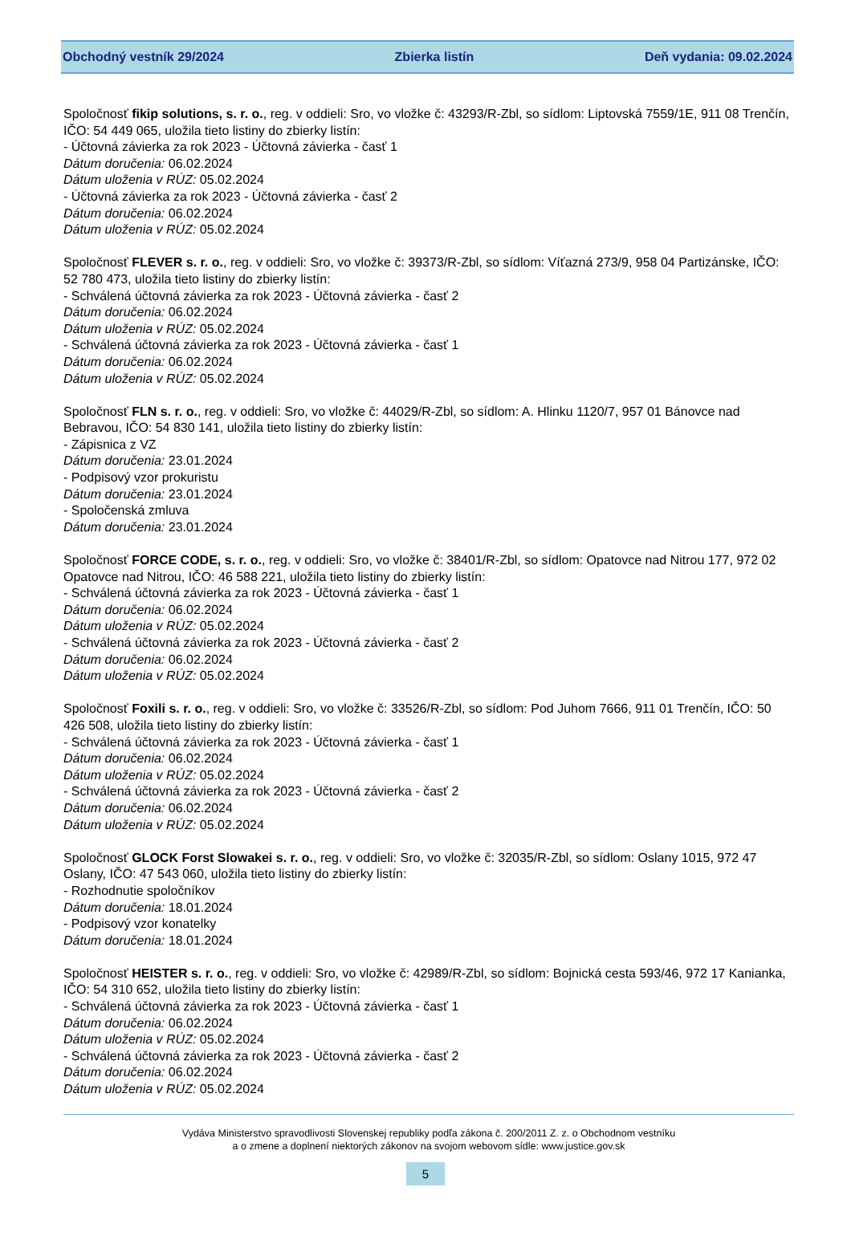Obchodný vestník 29/2024 Zbierka listín Deň vydania: 09.02.2024
Spoločnosť fikip solutions, s. r. o., reg. v oddieli: Sro, vo vložke č: 43293/R-Zbl, so sídlom: Liptovská 7559/1E, 911 08 Trenčín, IČO: 54 449 065, uložila tieto listiny do zbierky listín:
- Účtovná závierka za rok 2023 - Účtovná závierka - časť 1
Dátum doručenia: 06.02.2024
Dátum uloženia v RÚZ: 05.02.2024
- Účtovná závierka za rok 2023 - Účtovná závierka - časť 2
Dátum doručenia: 06.02.2024
Dátum uloženia v RÚZ: 05.02.2024
Spoločnosť FLEVER s. r. o., reg. v oddieli: Sro, vo vložke č: 39373/R-Zbl, so sídlom: Víťazná 273/9, 958 04 Partizánske, IČO: 52 780 473, uložila tieto listiny do zbierky listín:
- Schválená účtovná závierka za rok 2023 - Účtovná závierka - časť 2
Dátum doručenia: 06.02.2024
Dátum uloženia v RÚZ: 05.02.2024
- Schválená účtovná závierka za rok 2023 - Účtovná závierka - časť 1
Dátum doručenia: 06.02.2024
Dátum uloženia v RÚZ: 05.02.2024
Spoločnosť FLN s. r. o., reg. v oddieli: Sro, vo vložke č: 44029/R-Zbl, so sídlom: A. Hlinku 1120/7, 957 01 Bánovce nad Bebravou, IČO: 54 830 141, uložila tieto listiny do zbierky listín:
- Zápisnica z VZ
Dátum doručenia: 23.01.2024
- Podpisový vzor prokuristu
Dátum doručenia: 23.01.2024
- Spoločenská zmluva
Dátum doručenia: 23.01.2024
Spoločnosť FORCE CODE, s. r. o., reg. v oddieli: Sro, vo vložke č: 38401/R-Zbl, so sídlom: Opatovce nad Nitrou 177, 972 02 Opatovce nad Nitrou, IČO: 46 588 221, uložila tieto listiny do zbierky listín:
- Schválená účtovná závierka za rok 2023 - Účtovná závierka - časť 1
Dátum doručenia: 06.02.2024
Dátum uloženia v RÚZ: 05.02.2024
- Schválená účtovná závierka za rok 2023 - Účtovná závierka - časť 2
Dátum doručenia: 06.02.2024
Dátum uloženia v RÚZ: 05.02.2024
Spoločnosť Foxili s. r. o., reg. v oddieli: Sro, vo vložke č: 33526/R-Zbl, so sídlom: Pod Juhom 7666, 911 01 Trenčín, IČO: 50 426 508, uložila tieto listiny do zbierky listín:
- Schválená účtovná závierka za rok 2023 - Účtovná závierka - časť 1
Dátum doručenia: 06.02.2024
Dátum uloženia v RÚZ: 05.02.2024
- Schválená účtovná závierka za rok 2023 - Účtovná závierka - časť 2
Dátum doručenia: 06.02.2024
Dátum uloženia v RÚZ: 05.02.2024
Spoločnosť GLOCK Forst Slowakei s. r. o., reg. v oddieli: Sro, vo vložke č: 32035/R-Zbl, so sídlom: Oslany 1015, 972 47 Oslany, IČO: 47 543 060, uložila tieto listiny do zbierky listín:
- Rozhodnutie spoločníkov
Dátum doručenia: 18.01.2024
- Podpisový vzor konatelky
Dátum doručenia: 18.01.2024
Spoločnosť HEISTER s. r. o., reg. v oddieli: Sro, vo vložke č: 42989/R-Zbl, so sídlom: Bojnická cesta 593/46, 972 17 Kanianka, IČO: 54 310 652, uložila tieto listiny do zbierky listín:
- Schválená účtovná závierka za rok 2023 - Účtovná závierka - časť 1
Dátum doručenia: 06.02.2024
Dátum uloženia v RÚZ: 05.02.2024
- Schválená účtovná závierka za rok 2023 - Účtovná závierka - časť 2
Dátum doručenia: 06.02.2024
Dátum uloženia v RÚZ: 05.02.2024
Vydáva Ministerstvo spravodlivosti Slovenskej republiky podľa zákona č. 200/2011 Z. z. o Obchodnom vestníku
a o zmene a doplnení niektorých zákonov na svojom webovom sídle: www.justice.gov.sk
5